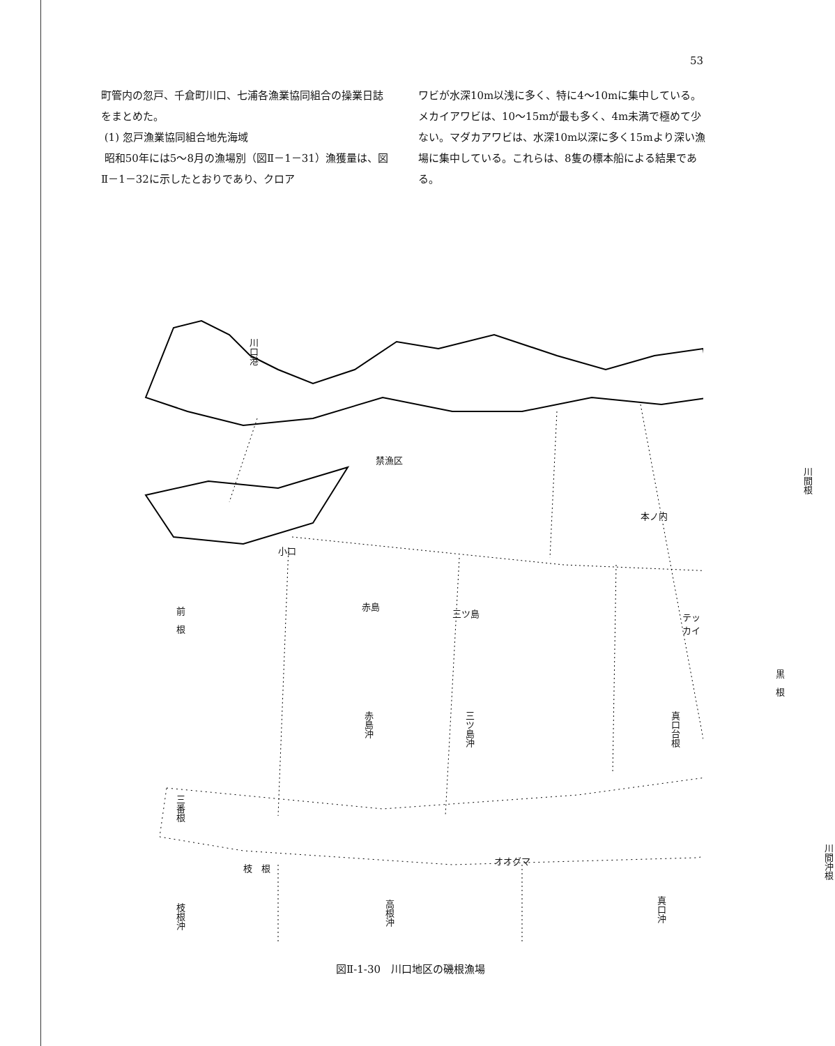53
町管内の忽戸、千倉町川口、七浦各漁業協同組合の操業日誌をまとめた。
(1) 忽戸漁業協同組合地先海域
昭和50年には5～8月の漁場別（図Ⅱ－1－31）漁獲量は、図Ⅱ－1－32に示したとおりであり、クロア
ワビが水深10m以浅に多く、特に4～10mに集中している。メカイアワビは、10～15mが最も多く、4m未満で極めて少ない。マダカアワビは、水深10m以深に多く15mより深い漁場に集中している。これらは、8隻の標本船による結果である。
川口港
禁漁区
本ノ内
川間根
小口
赤島
三ツ島 テッカイ
前　根
赤島沖
三ツ島沖
真口台根
黒　根
三番根
川間沖根
枝　根
オオグマ
枝根沖
高根沖
真口沖
図Ⅱ-1-30　川口地区の磯根漁場